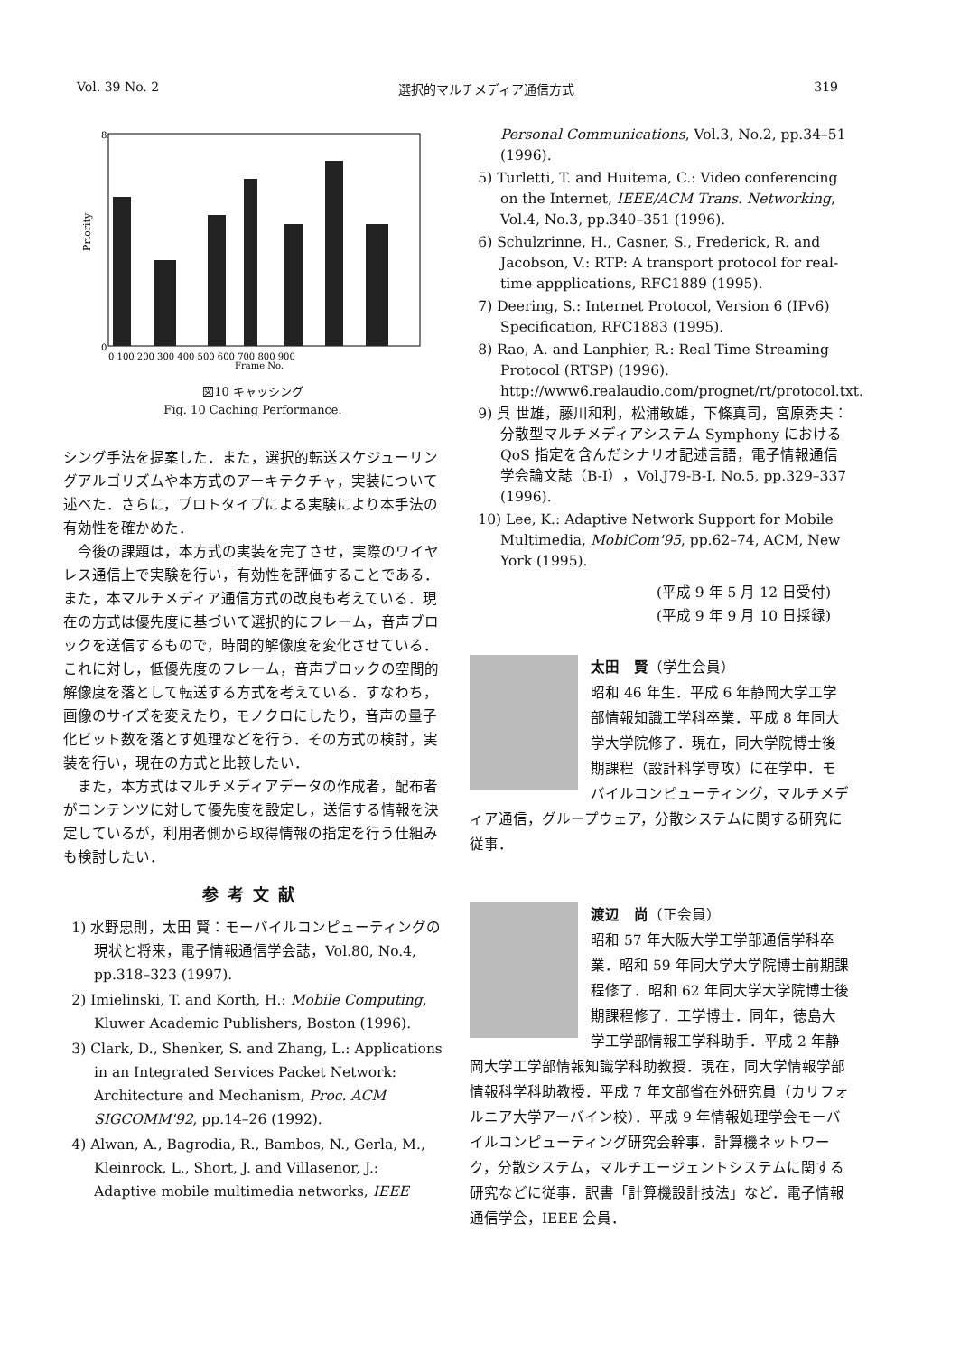Vol. 39 No. 2 選択的マルチメディア通信方式 319
Priority
0
8
0 100 200 300 400 500 600 700 800 900
Frame No.
図10 キャッシング
Fig. 10 Caching Performance.
シング手法を提案した．また，選択的転送スケジューリングアルゴリズムや本方式のアーキテクチャ，実装について述べた．さらに，プロトタイプによる実験により本手法の有効性を確かめた．
今後の課題は，本方式の実装を完了させ，実際のワイヤレス通信上で実験を行い，有効性を評価することである．また，本マルチメディア通信方式の改良も考えている．現在の方式は優先度に基づいて選択的にフレーム，音声ブロックを送信するもので，時間的解像度を変化させている．これに対し，低優先度のフレーム，音声ブロックの空間的解像度を落として転送する方式を考えている．すなわち，画像のサイズを変えたり，モノクロにしたり，音声の量子化ビット数を落とす処理などを行う．その方式の検討，実装を行い，現在の方式と比較したい．
また，本方式はマルチメディアデータの作成者，配布者がコンテンツに対して優先度を設定し，送信する情報を決定しているが，利用者側から取得情報の指定を行う仕組みも検討したい．
参考文献
1) 水野忠則，太田 賢：モーバイルコンピューティングの現状と将来，電子情報通信学会誌，Vol.80, No.4, pp.318–323 (1997).
2) Imielinski, T. and Korth, H.: Mobile Computing, Kluwer Academic Publishers, Boston (1996).
3) Clark, D., Shenker, S. and Zhang, L.: Applications in an Integrated Services Packet Network: Architecture and Mechanism, Proc. ACM SIGCOMM'92, pp.14–26 (1992).
4) Alwan, A., Bagrodia, R., Bambos, N., Gerla, M., Kleinrock, L., Short, J. and Villasenor, J.: Adaptive mobile multimedia networks, IEEE
Personal Communications, Vol.3, No.2, pp.34–51 (1996).
5) Turletti, T. and Huitema, C.: Video conferencing on the Internet, IEEE/ACM Trans. Networking, Vol.4, No.3, pp.340–351 (1996).
6) Schulzrinne, H., Casner, S., Frederick, R. and Jacobson, V.: RTP: A transport protocol for real-time appplications, RFC1889 (1995).
7) Deering, S.: Internet Protocol, Version 6 (IPv6) Specification, RFC1883 (1995).
8) Rao, A. and Lanphier, R.: Real Time Streaming Protocol (RTSP) (1996). http://www6.realaudio.com/prognet/rt/protocol.txt.
9) 呉 世雄，藤川和利，松浦敏雄，下條真司，宮原秀夫：分散型マルチメディアシステム Symphony における QoS 指定を含んだシナリオ記述言語，電子情報通信学会論文誌（B-I），Vol.J79-B-I, No.5, pp.329–337 (1996).
10) Lee, K.: Adaptive Network Support for Mobile Multimedia, MobiCom'95, pp.62–74, ACM, New York (1995).
(平成 9 年 5 月 12 日受付)
(平成 9 年 9 月 10 日採録)
太田　賢（学生会員）
昭和 46 年生．平成 6 年静岡大学工学部情報知識工学科卒業．平成 8 年同大学大学院修了．現在，同大学院博士後期課程（設計科学専攻）に在学中．モバイルコンピューティング，マルチメディア通信，グループウェア，分散システムに関する研究に従事．
渡辺　尚（正会員）
昭和 57 年大阪大学工学部通信学科卒業．昭和 59 年同大学大学院博士前期課程修了．昭和 62 年同大学大学院博士後期課程修了．工学博士．同年，徳島大学工学部情報工学科助手．平成 2 年静岡大学工学部情報知識学科助教授．現在，同大学情報学部情報科学科助教授．平成 7 年文部省在外研究員（カリフォルニア大学アーバイン校）．平成 9 年情報処理学会モーバイルコンピューティング研究会幹事．計算機ネットワーク，分散システム，マルチエージェントシステムに関する研究などに従事．訳書「計算機設計技法」など．電子情報通信学会，IEEE 会員．